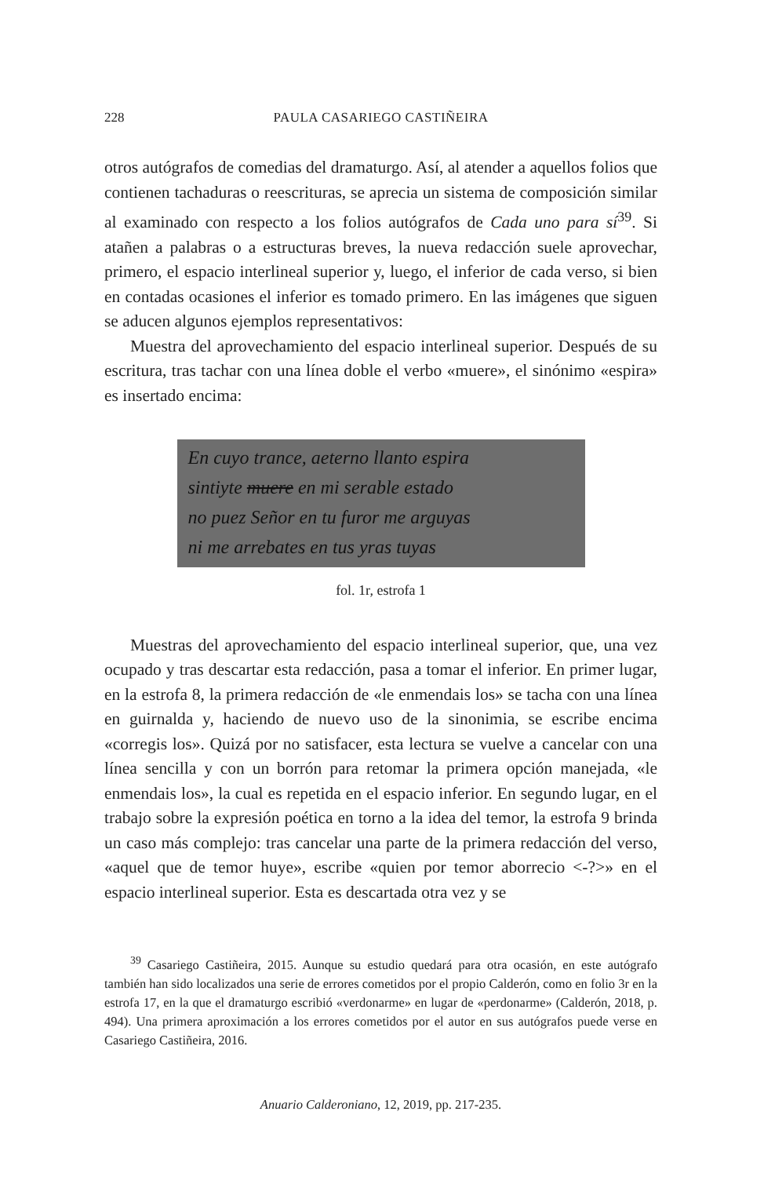228 PAULA CASARIEGO CASTIÑEIRA
otros autógrafos de comedias del dramaturgo. Así, al atender a aquellos folios que contienen tachaduras o reescrituras, se aprecia un sistema de composición similar al examinado con respecto a los folios autógrafos de Cada uno para sí<sup>39</sup>. Si atañen a palabras o a estructuras breves, la nueva redacción suele aprovechar, primero, el espacio interlineal superior y, luego, el inferior de cada verso, si bien en contadas ocasiones el inferior es tomado primero. En las imágenes que siguen se aducen algunos ejemplos representativos:
Muestra del aprovechamiento del espacio interlineal superior. Después de su escritura, tras tachar con una línea doble el verbo «muere», el sinónimo «espira» es insertado encima:
En cuyo trance, aeterno llanto espira
sintiyte muere en mi serable estado
no puez Señor en tu furor me arguyas
ni me arrebates en tus yras tuyas
fol. 1r, estrofa 1
Muestras del aprovechamiento del espacio interlineal superior, que, una vez ocupado y tras descartar esta redacción, pasa a tomar el inferior. En primer lugar, en la estrofa 8, la primera redacción de «le enmendais los» se tacha con una línea en guirnalda y, haciendo de nuevo uso de la sinonimia, se escribe encima «corregis los». Quizá por no satisfacer, esta lectura se vuelve a cancelar con una línea sencilla y con un borrón para retomar la primera opción manejada, «le enmendais los», la cual es repetida en el espacio inferior. En segundo lugar, en el trabajo sobre la expresión poética en torno a la idea del temor, la estrofa 9 brinda un caso más complejo: tras cancelar una parte de la primera redacción del verso, «aquel que de temor huye», escribe «quien por temor aborrecio <-?>» en el espacio interlineal superior. Esta es descartada otra vez y se
<sup>39</sup> Casariego Castiñeira, 2015. Aunque su estudio quedará para otra ocasión, en este autógrafo también han sido localizados una serie de errores cometidos por el propio Calderón, como en folio 3r en la estrofa 17, en la que el dramaturgo escribió «verdonarme» en lugar de «perdonarme» (Calderón, 2018, p. 494). Una primera aproximación a los errores cometidos por el autor en sus autógrafos puede verse en Casariego Castiñeira, 2016.
Anuario Calderoniano, 12, 2019, pp. 217-235.